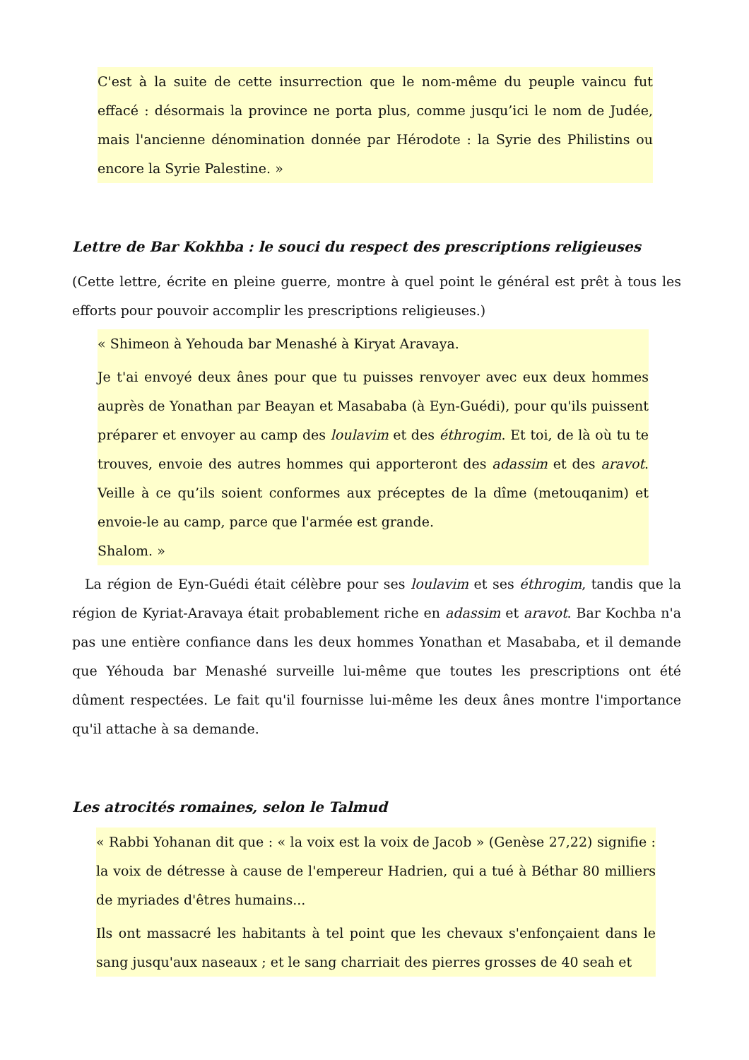C'est à la suite de cette insurrection que le nom-même du peuple vaincu fut effacé : désormais la province ne porta plus, comme jusqu’ici le nom de Judée, mais l'ancienne dénomination donnée par Hérodote : la Syrie des Philistins ou encore la Syrie Palestine. »
Lettre de Bar Kokhba : le souci du respect des prescriptions religieuses
(Cette lettre, écrite en pleine guerre, montre à quel point le général est prêt à tous les efforts pour pouvoir accomplir les prescriptions religieuses.)
« Shimeon à Yehouda bar Menashé à Kiryat Aravaya.
Je t'ai envoyé deux ânes pour que tu puisses renvoyer avec eux deux hommes auprès de Yonathan par Beayan et Masababa (à Eyn-Guédi), pour qu'ils puissent préparer et envoyer au camp des loulavim et des éthrogim. Et toi, de là où tu te trouves, envoie des autres hommes qui apporteront des adassim et des aravot. Veille à ce qu’ils soient conformes aux préceptes de la dîme (metouqanim) et envoie-le au camp, parce que l'armée est grande.
Shalom. »
La région de Eyn-Guédi était célèbre pour ses loulavim et ses éthrogim, tandis que la région de Kyriat-Aravaya était probablement riche en adassim et aravot. Bar Kochba n'a pas une entière confiance dans les deux hommes Yonathan et Masababa, et il demande que Yéhouda bar Menashé surveille lui-même que toutes les prescriptions ont été dûment respectées. Le fait qu'il fournisse lui-même les deux ânes montre l'importance qu'il attache à sa demande.
Les atrocités romaines, selon le Talmud
« Rabbi Yohanan dit que : « la voix est la voix de Jacob » (Genèse 27,22) signifie : la voix de détresse à cause de l'empereur Hadrien, qui a tué à Béthar 80 milliers de myriades d'êtres humains...
Ils ont massacré les habitants à tel point que les chevaux s'enfonçaient dans le sang jusqu'aux naseaux ; et le sang charriait des pierres grosses de 40 seah et